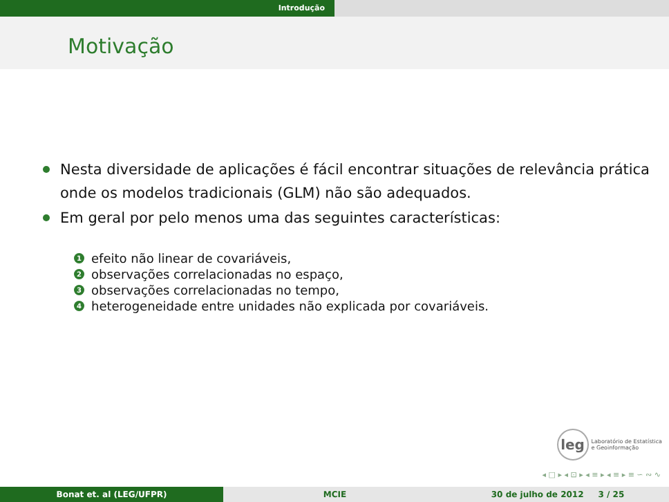Introdução
Motivação
Nesta diversidade de aplicações é fácil encontrar situações de relevância prática onde os modelos tradicionais (GLM) não são adequados.
Em geral por pelo menos uma das seguintes características:
1 efeito não linear de covariáveis,
2 observações correlacionadas no espaço,
3 observações correlacionadas no tempo,
4 heterogeneidade entre unidades não explicada por covariáveis.
leg Laboratório de Estatística
e Geoinformação
◂ □ ▸ ◂ ⊡ ▸ ◂ ≡ ▸ ◂ ≡ ▸ ≡ ∽ ∾ ∿
Bonat et. al (LEG/UFPR) MCIE 30 de julho de 2012 3 / 25